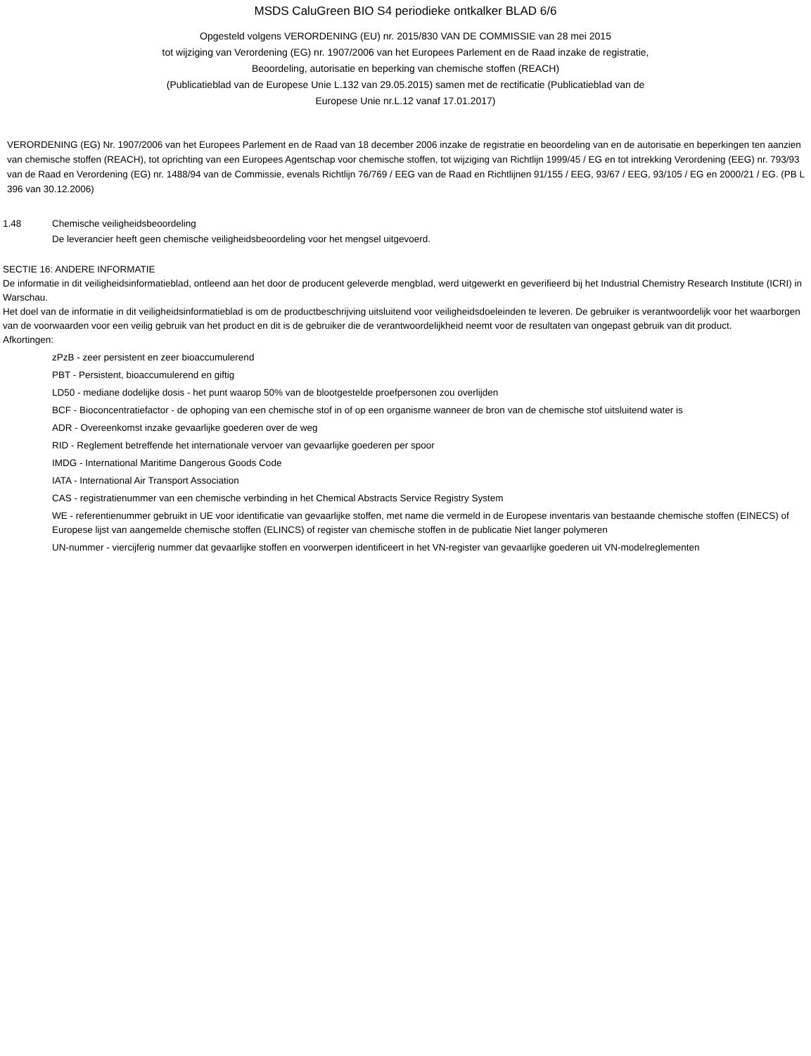MSDS CaluGreen BIO S4 periodieke ontkalker BLAD 6/6
Opgesteld volgens VERORDENING (EU) nr. 2015/830 VAN DE COMMISSIE van 28 mei 2015
tot wijziging van Verordening (EG) nr. 1907/2006 van het Europees Parlement en de Raad inzake de registratie,
Beoordeling, autorisatie en beperking van chemische stoffen (REACH)
(Publicatieblad van de Europese Unie L.132 van 29.05.2015) samen met de rectificatie (Publicatieblad van de
Europese Unie nr.L.12 vanaf 17.01.2017)
VERORDENING (EG) Nr. 1907/2006 van het Europees Parlement en de Raad van 18 december 2006 inzake de registratie en beoordeling van en de autorisatie en beperkingen ten aanzien van chemische stoffen (REACH), tot oprichting van een Europees Agentschap voor chemische stoffen, tot wijziging van Richtlijn 1999/45 / EG en tot intrekking Verordening (EEG) nr. 793/93 van de Raad en Verordening (EG) nr. 1488/94 van de Commissie, evenals Richtlijn 76/769 / EEG van de Raad en Richtlijnen 91/155 / EEG, 93/67 / EEG, 93/105 / EG en 2000/21 / EG. (PB L 396 van 30.12.2006)
1.48 Chemische veiligheidsbeoordeling
De leverancier heeft geen chemische veiligheidsbeoordeling voor het mengsel uitgevoerd.
SECTIE 16: ANDERE INFORMATIE
De informatie in dit veiligheidsinformatieblad, ontleend aan het door de producent geleverde mengblad, werd uitgewerkt en geverifieerd bij het Industrial Chemistry Research Institute (ICRI) in Warschau.
Het doel van de informatie in dit veiligheidsinformatieblad is om de productbeschrijving uitsluitend voor veiligheidsdoeleinden te leveren. De gebruiker is verantwoordelijk voor het waarborgen van de voorwaarden voor een veilig gebruik van het product en dit is de gebruiker die de verantwoordelijkheid neemt voor de resultaten van ongepast gebruik van dit product.
Afkortingen:
zPzB - zeer persistent en zeer bioaccumulerend
PBT - Persistent, bioaccumulerend en giftig
LD50 - mediane dodelijke dosis - het punt waarop 50% van de blootgestelde proefpersonen zou overlijden
BCF - Bioconcentratiefactor - de ophoping van een chemische stof in of op een organisme wanneer de bron van de chemische stof uitsluitend water is
ADR - Overeenkomst inzake gevaarlijke goederen over de weg
RID - Reglement betreffende het internationale vervoer van gevaarlijke goederen per spoor
IMDG - International Maritime Dangerous Goods Code
IATA - International Air Transport Association
CAS - registratienummer van een chemische verbinding in het Chemical Abstracts Service Registry System
WE - referentienummer gebruikt in UE voor identificatie van gevaarlijke stoffen, met name die vermeld in de Europese inventaris van bestaande chemische stoffen (EINECS) of Europese lijst van aangemelde chemische stoffen (ELINCS) of register van chemische stoffen in de publicatie Niet langer polymeren
UN-nummer - viercijferig nummer dat gevaarlijke stoffen en voorwerpen identificeert in het VN-register van gevaarlijke goederen uit VN-modelreglementen